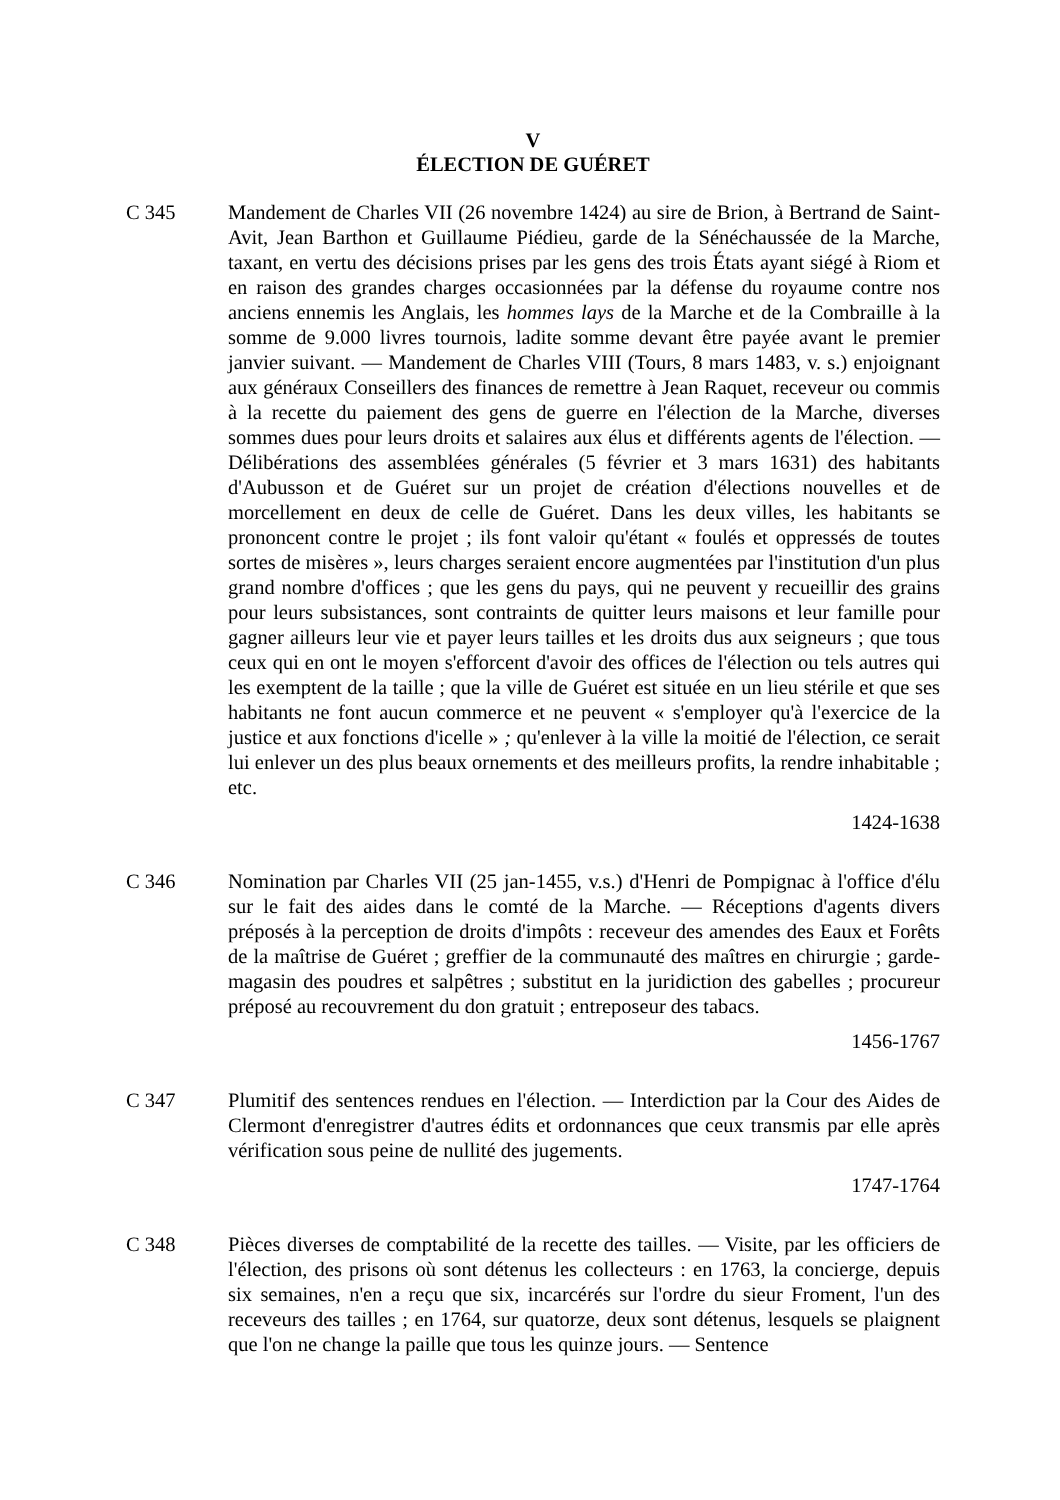V
ÉLECTION DE GUÉRET
C 345 Mandement de Charles VII (26 novembre 1424) au sire de Brion, à Bertrand de Saint-Avit, Jean Barthon et Guillaume Piédieu, garde de la Sénéchaussée de la Marche, taxant, en vertu des décisions prises par les gens des trois États ayant siégé à Riom et en raison des grandes charges occasionnées par la défense du royaume contre nos anciens ennemis les Anglais, les hommes lays de la Marche et de la Combraille à la somme de 9.000 livres tournois, ladite somme devant être payée avant le premier janvier suivant. — Mandement de Charles VIII (Tours, 8 mars 1483, v. s.) enjoignant aux généraux Conseillers des finances de remettre à Jean Raquet, receveur ou commis à la recette du paiement des gens de guerre en l'élection de la Marche, diverses sommes dues pour leurs droits et salaires aux élus et différents agents de l'élection. — Délibérations des assemblées générales (5 février et 3 mars 1631) des habitants d'Aubusson et de Guéret sur un projet de création d'élections nouvelles et de morcellement en deux de celle de Guéret. Dans les deux villes, les habitants se prononcent contre le projet ; ils font valoir qu'étant « foulés et oppressés de toutes sortes de misères », leurs charges seraient encore augmentées par l'institution d'un plus grand nombre d'offices ; que les gens du pays, qui ne peuvent y recueillir des grains pour leurs subsistances, sont contraints de quitter leurs maisons et leur famille pour gagner ailleurs leur vie et payer leurs tailles et les droits dus aux seigneurs ; que tous ceux qui en ont le moyen s'efforcent d'avoir des offices de l'élection ou tels autres qui les exemptent de la taille ; que la ville de Guéret est située en un lieu stérile et que ses habitants ne font aucun commerce et ne peuvent « s'employer qu'à l'exercice de la justice et aux fonctions d'icelle » ; qu'enlever à la ville la moitié de l'élection, ce serait lui enlever un des plus beaux ornements et des meilleurs profits, la rendre inhabitable ; etc.
1424-1638
C 346 Nomination par Charles VII (25 jan-1455, v.s.) d'Henri de Pompignac à l'office d'élu sur le fait des aides dans le comté de la Marche. — Réceptions d'agents divers préposés à la perception de droits d'impôts : receveur des amendes des Eaux et Forêts de la maîtrise de Guéret ; greffier de la communauté des maîtres en chirurgie ; garde-magasin des poudres et salpêtres ; substitut en la juridiction des gabelles ; procureur préposé au recouvrement du don gratuit ; entreposeur des tabacs.
1456-1767
C 347 Plumitif des sentences rendues en l'élection. — Interdiction par la Cour des Aides de Clermont d'enregistrer d'autres édits et ordonnances que ceux transmis par elle après vérification sous peine de nullité des jugements.
1747-1764
C 348 Pièces diverses de comptabilité de la recette des tailles. — Visite, par les officiers de l'élection, des prisons où sont détenus les collecteurs : en 1763, la concierge, depuis six semaines, n'en a reçu que six, incarcérés sur l'ordre du sieur Froment, l'un des receveurs des tailles ; en 1764, sur quatorze, deux sont détenus, lesquels se plaignent que l'on ne change la paille que tous les quinze jours. — Sentence